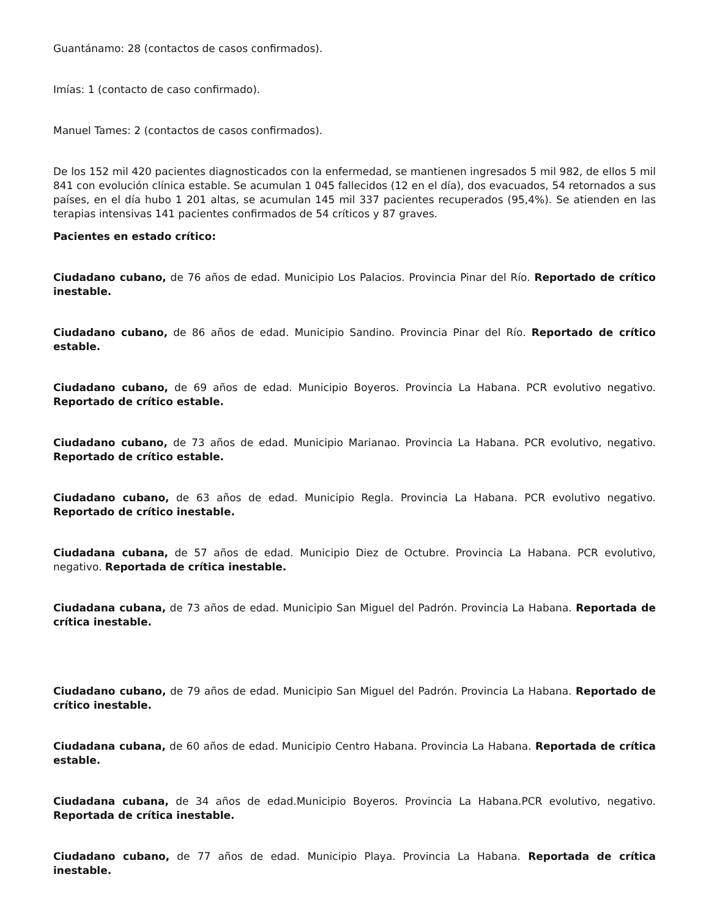Guantánamo: 28 (contactos de casos confirmados).
Imías: 1 (contacto de caso confirmado).
Manuel Tames: 2 (contactos de casos confirmados).
De los 152 mil 420 pacientes diagnosticados con la enfermedad, se mantienen ingresados 5 mil 982, de ellos 5 mil 841 con evolución clínica estable. Se acumulan 1 045 fallecidos (12 en el día), dos evacuados, 54 retornados a sus países, en el día hubo 1 201 altas, se acumulan 145 mil 337 pacientes recuperados (95,4%). Se atienden en las terapias intensivas 141 pacientes confirmados de 54 críticos y 87 graves.
Pacientes en estado crítico:
Ciudadano cubano, de 76 años de edad. Municipio Los Palacios. Provincia Pinar del Río. Reportado de crítico inestable.
Ciudadano cubano, de 86 años de edad. Municipio Sandino. Provincia Pinar del Río. Reportado de crítico estable.
Ciudadano cubano, de 69 años de edad. Municipio Boyeros. Provincia La Habana. PCR evolutivo negativo. Reportado de crítico estable.
Ciudadano cubano, de 73 años de edad. Municipio Marianao. Provincia La Habana. PCR evolutivo, negativo. Reportado de crítico estable.
Ciudadano cubano, de 63 años de edad. Municipio Regla. Provincia La Habana. PCR evolutivo negativo. Reportado de crítico inestable.
Ciudadana cubana, de 57 años de edad. Municipio Diez de Octubre. Provincia La Habana. PCR evolutivo, negativo. Reportada de crítica inestable.
Ciudadana cubana, de 73 años de edad. Municipio San Miguel del Padrón. Provincia La Habana. Reportada de crítica inestable.
Ciudadano cubano, de 79 años de edad. Municipio San Miguel del Padrón. Provincia La Habana. Reportado de crítico inestable.
Ciudadana cubana, de 60 años de edad. Municipio Centro Habana. Provincia La Habana. Reportada de crítica estable.
Ciudadana cubana, de 34 años de edad.Municipio Boyeros. Provincia La Habana.PCR evolutivo, negativo. Reportada de crítica inestable.
Ciudadano cubano, de 77 años de edad. Municipio Playa. Provincia La Habana. Reportada de crítica inestable.